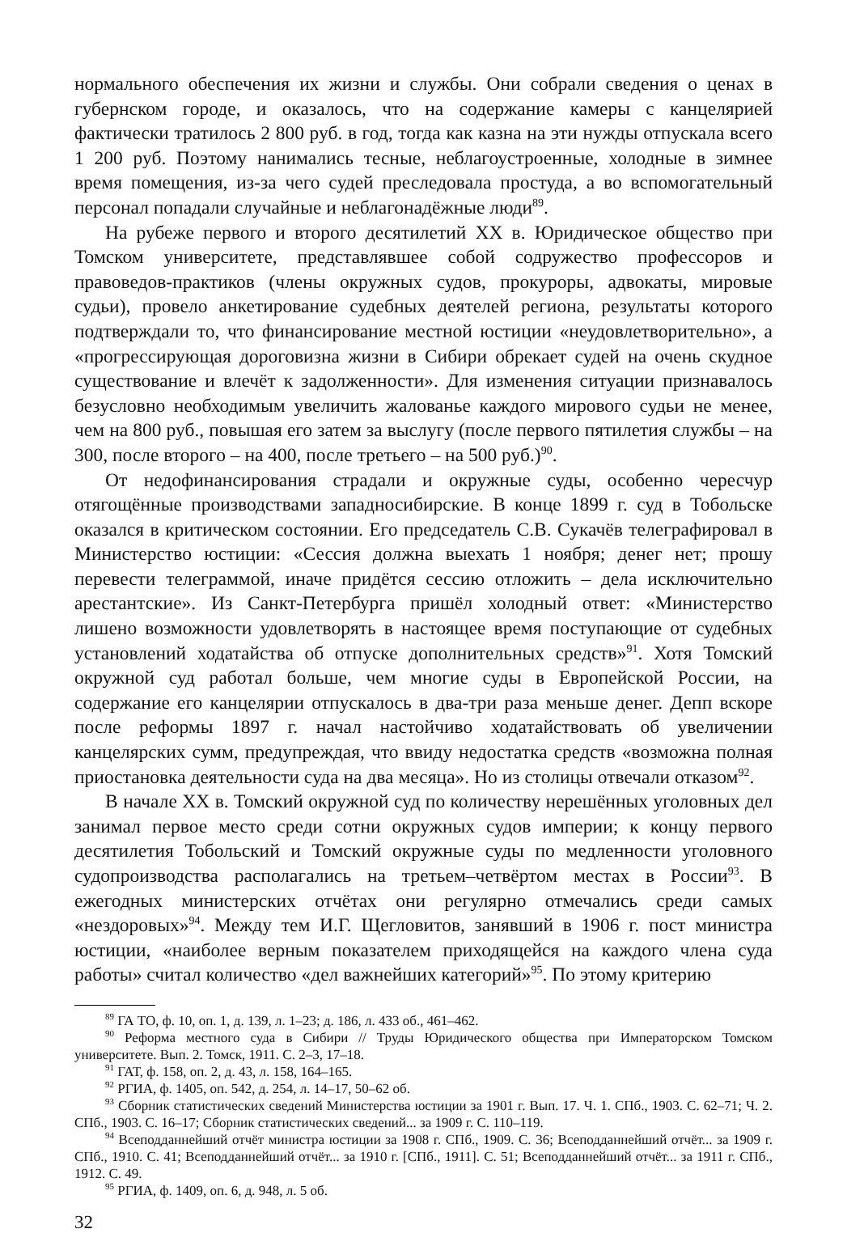нормального обеспечения их жизни и службы. Они собрали сведения о ценах в губернском городе, и оказалось, что на содержание камеры с канцелярией фактически тратилось 2 800 руб. в год, тогда как казна на эти нужды отпускала всего 1 200 руб. Поэтому нанимались тесные, неблагоустроенные, холодные в зимнее время помещения, из-за чего судей преследовала простуда, а во вспомогательный персонал попадали случайные и неблагонадёжные люди<sup>89</sup>.
На рубеже первого и второго десятилетий XX в. Юридическое общество при Томском университете, представлявшее собой содружество профессоров и правоведов-практиков (члены окружных судов, прокуроры, адвокаты, мировые судьи), провело анкетирование судебных деятелей региона, результаты которого подтверждали то, что финансирование местной юстиции «неудовлетворительно», а «прогрессирующая дороговизна жизни в Сибири обрекает судей на очень скудное существование и влечёт к задолженности». Для изменения ситуации признавалось безусловно необходимым увеличить жалованье каждого мирового судьи не менее, чем на 800 руб., повышая его затем за выслугу (после первого пятилетия службы – на 300, после второго – на 400, после третьего – на 500 руб.)<sup>90</sup>.
От недофинансирования страдали и окружные суды, особенно чересчур отягощённые производствами западносибирские. В конце 1899 г. суд в Тобольске оказался в критическом состоянии. Его председатель С.В. Сукачёв телеграфировал в Министерство юстиции: «Сессия должна выехать 1 ноября; денег нет; прошу перевести телеграммой, иначе придётся сессию отложить – дела исключительно арестантские». Из Санкт-Петербурга пришёл холодный ответ: «Министерство лишено возможности удовлетворять в настоящее время поступающие от судебных установлений ходатайства об отпуске дополнительных средств»<sup>91</sup>. Хотя Томский окружной суд работал больше, чем многие суды в Европейской России, на содержание его канцелярии отпускалось в два-три раза меньше денег. Депп вскоре после реформы 1897 г. начал настойчиво ходатайствовать об увеличении канцелярских сумм, предупреждая, что ввиду недостатка средств «возможна полная приостановка деятельности суда на два месяца». Но из столицы отвечали отказом<sup>92</sup>.
В начале XX в. Томский окружной суд по количеству нерешённых уголовных дел занимал первое место среди сотни окружных судов империи; к концу первого десятилетия Тобольский и Томский окружные суды по медленности уголовного судопроизводства располагались на третьем–четвёртом местах в России<sup>93</sup>. В ежегодных министерских отчётах они регулярно отмечались среди самых «нездоровых»<sup>94</sup>. Между тем И.Г. Щегловитов, занявший в 1906 г. пост министра юстиции, «наиболее верным показателем приходящейся на каждого члена суда работы» считал количество «дел важнейших категорий»<sup>95</sup>. По этому критерию
<sup>89</sup> ГА ТО, ф. 10, оп. 1, д. 139, л. 1–23; д. 186, л. 433 об., 461–462.
<sup>90</sup> Реформа местного суда в Сибири // Труды Юридического общества при Императорском Томском университете. Вып. 2. Томск, 1911. С. 2–3, 17–18.
<sup>91</sup> ГАТ, ф. 158, оп. 2, д. 43, л. 158, 164–165.
<sup>92</sup> РГИА, ф. 1405, оп. 542, д. 254, л. 14–17, 50–62 об.
<sup>93</sup> Сборник статистических сведений Министерства юстиции за 1901 г. Вып. 17. Ч. 1. СПб., 1903. С. 62–71; Ч. 2. СПб., 1903. С. 16–17; Сборник статистических сведений... за 1909 г. С. 110–119.
<sup>94</sup> Всеподданнейший отчёт министра юстиции за 1908 г. СПб., 1909. С. 36; Всеподданнейший отчёт... за 1909 г. СПб., 1910. С. 41; Всеподданнейший отчёт... за 1910 г. [СПб., 1911]. С. 51; Всеподданнейший отчёт... за 1911 г. СПб., 1912. С. 49.
<sup>95</sup> РГИА, ф. 1409, оп. 6, д. 948, л. 5 об.
32